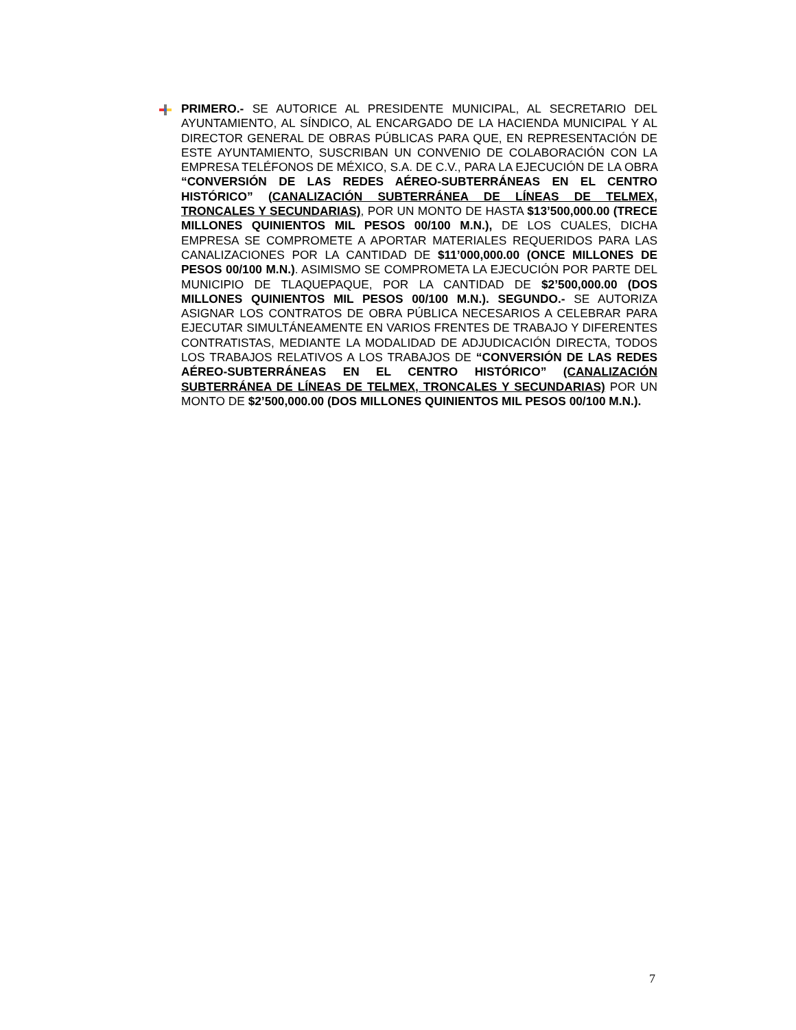PRIMERO.- SE AUTORICE AL PRESIDENTE MUNICIPAL, AL SECRETARIO DEL AYUNTAMIENTO, AL SÍNDICO, AL ENCARGADO DE LA HACIENDA MUNICIPAL Y AL DIRECTOR GENERAL DE OBRAS PÚBLICAS PARA QUE, EN REPRESENTACIÓN DE ESTE AYUNTAMIENTO, SUSCRIBAN UN CONVENIO DE COLABORACIÓN CON LA EMPRESA TELÉFONOS DE MÉXICO, S.A. DE C.V., PARA LA EJECUCIÓN DE LA OBRA “CONVERSIÓN DE LAS REDES AÉREO-SUBTERRÁNEAS EN EL CENTRO HISTÓRICO” (CANALIZACIÓN SUBTERRÁNEA DE LÍNEAS DE TELMEX, TRONCALES Y SECUNDARIAS), POR UN MONTO DE HASTA $13’500,000.00 (TRECE MILLONES QUINIENTOS MIL PESOS 00/100 M.N.), DE LOS CUALES, DICHA EMPRESA SE COMPROMETE A APORTAR MATERIALES REQUERIDOS PARA LAS CANALIZACIONES POR LA CANTIDAD DE $11’000,000.00 (ONCE MILLONES DE PESOS 00/100 M.N.). ASIMISMO SE COMPROMETA LA EJECUCIÓN POR PARTE DEL MUNICIPIO DE TLAQUEPAQUE, POR LA CANTIDAD DE $2’500,000.00 (DOS MILLONES QUINIENTOS MIL PESOS 00/100 M.N.). SEGUNDO.- SE AUTORIZA ASIGNAR LOS CONTRATOS DE OBRA PÚBLICA NECESARIOS A CELEBRAR PARA EJECUTAR SIMULTÁNEAMENTE EN VARIOS FRENTES DE TRABAJO Y DIFERENTES CONTRATISTAS, MEDIANTE LA MODALIDAD DE ADJUDICACIÓN DIRECTA, TODOS LOS TRABAJOS RELATIVOS A LOS TRABAJOS DE “CONVERSIÓN DE LAS REDES AÉREO-SUBTERRÁNEAS EN EL CENTRO HISTÓRICO” (CANALIZACIÓN SUBTERRÁNEA DE LÍNEAS DE TELMEX, TRONCALES Y SECUNDARIAS) POR UN MONTO DE $2’500,000.00 (DOS MILLONES QUINIENTOS MIL PESOS 00/100 M.N.).
7